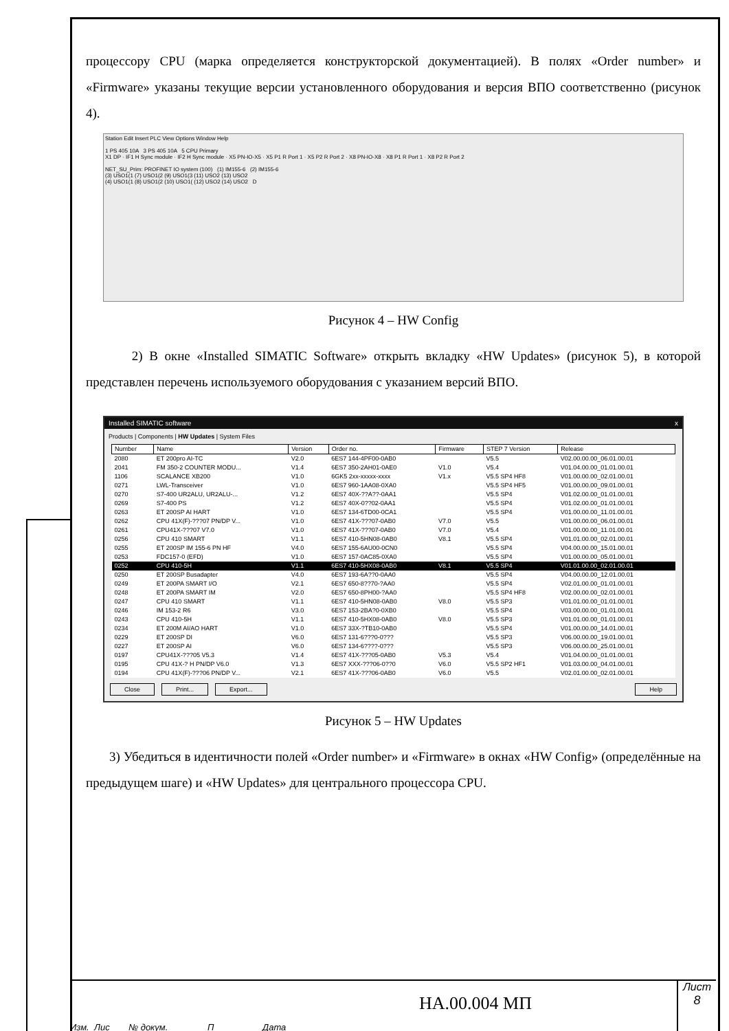процессору CPU (марка определяется конструкторской документацией). В полях «Order number» и «Firmware» указаны текущие версии установленного оборудования и версия ВПО соответственно (рисунок 4).
Station Edit Insert PLC View Options Window Help
1 PS 405 10A 3 PS 405 10A 5 CPU Primary
X1 DP · IF1 H Sync module · IF2 H Sync module · X5 PN-IO-X5 · X5 P1 R Port 1 · X5 P2 R Port 2 · X8 PN-IO-X8 · X8 P1 R Port 1 · X8 P2 R Port 2
NET_SU_Prim: PROFINET IO system (100) (1) IM155-6 (2) IM155-6
(3) USO1(1 (7) USO1(2 (9) USO1(3 (11) USO2 (13) USO2
(4) USO1(1 (8) USO1(2 (10) USO1( (12) USO2 (14) USO2 D
Рисунок 4 – HW Config
2) В окне «Installed SIMATIC Software» открыть вкладку «HW Updates» (рисунок 5), в которой представлен перечень используемого оборудования с указанием версий ВПО.
Installed SIMATIC software x
Products | Components | HW Updates | System Files
| Number | Name | Version | Order no. | Firmware | STEP 7 Version | Release |
| --- | --- | --- | --- | --- | --- | --- |
| 2080 | ET 200pro AI-TC | V2.0 | 6ES7 144-4PF00-0AB0 | | V5.5 | V02.00.00.00_06.01.00.01 |
| 2041 | FM 350-2 COUNTER MODU... | V1.4 | 6ES7 350-2AH01-0AE0 | V1.0 | V5.4 | V01.04.00.00_01.01.00.01 |
| 1106 | SCALANCE XB200 | V1.0 | 6GK5 2xx-xxxxx-xxxx | V1.x | V5.5 SP4 HF8 | V01.00.00.00_02.01.00.01 |
| 0271 | LWL-Transceiver | V1.0 | 6ES7 960-1AA08-0XA0 | | V5.5 SP4 HF5 | V01.00.00.00_09.01.00.01 |
| 0270 | S7-400 UR2ALU, UR2ALU-... | V1.2 | 6ES7 40X-??A??-0AA1 | | V5.5 SP4 | V01.02.00.00_01.01.00.01 |
| 0269 | S7-400 PS | V1.2 | 6ES7 40X-0??02-0AA1 | | V5.5 SP4 | V01.02.00.00_01.01.00.01 |
| 0263 | ET 200SP AI HART | V1.0 | 6ES7 134-6TD00-0CA1 | | V5.5 SP4 | V01.00.00.00_11.01.00.01 |
| 0262 | CPU 41X(F)-???07 PN/DP V... | V1.0 | 6ES7 41X-???07-0AB0 | V7.0 | V5.5 | V01.00.00.00_06.01.00.01 |
| 0261 | CPU41X-???07 V7.0 | V1.0 | 6ES7 41X-???07-0AB0 | V7.0 | V5.4 | V01.00.00.00_11.01.00.01 |
| 0256 | CPU 410 SMART | V1.1 | 6ES7 410-5HN08-0AB0 | V8.1 | V5.5 SP4 | V01.01.00.00_02.01.00.01 |
| 0255 | ET 200SP IM 155-6 PN HF | V4.0 | 6ES7 155-6AU00-0CN0 | | V5.5 SP4 | V04.00.00.00_15.01.00.01 |
| 0253 | FDC157-0 (EFD) | V1.0 | 6ES7 157-0AC85-0XA0 | | V5.5 SP4 | V01.00.00.00_05.01.00.01 |
| 0252 | CPU 410-5H | V1.1 | 6ES7 410-5HX08-0AB0 | V8.1 | V5.5 SP4 | V01.01.00.00_02.01.00.01 |
| 0250 | ET 200SP Busadapter | V4.0 | 6ES7 193-6A??0-0AA0 | | V5.5 SP4 | V04.00.00.00_12.01.00.01 |
| 0249 | ET 200PA SMART I/O | V2.1 | 6ES7 650-8??70-?AA0 | | V5.5 SP4 | V02.01.00.00_01.01.00.01 |
| 0248 | ET 200PA SMART IM | V2.0 | 6ES7 650-8PH00-?AA0 | | V5.5 SP4 HF8 | V02.00.00.00_02.01.00.01 |
| 0247 | CPU 410 SMART | V1.1 | 6ES7 410-5HN08-0AB0 | V8.0 | V5.5 SP3 | V01.01.00.00_01.01.00.01 |
| 0246 | IM 153-2 R6 | V3.0 | 6ES7 153-2BA?0-0XB0 | | V5.5 SP4 | V03.00.00.00_01.01.00.01 |
| 0243 | CPU 410-5H | V1.1 | 6ES7 410-5HX08-0AB0 | V8.0 | V5.5 SP3 | V01.01.00.00_01.01.00.01 |
| 0234 | ET 200M AI/AO HART | V1.0 | 6ES7 33X-?TB10-0AB0 | | V5.5 SP4 | V01.00.00.00_14.01.00.01 |
| 0229 | ET 200SP DI | V6.0 | 6ES7 131-6???0-0??? | | V5.5 SP3 | V06.00.00.00_19.01.00.01 |
| 0227 | ET 200SP AI | V6.0 | 6ES7 134-6????-0??? | | V5.5 SP3 | V06.00.00.00_25.01.00.01 |
| 0197 | CPU41X-???05 V5.3 | V1.4 | 6ES7 41X-???05-0AB0 | V5.3 | V5.4 | V01.04.00.00_01.01.00.01 |
| 0195 | CPU 41X-? H PN/DP V6.0 | V1.3 | 6ES7 XXX-???06-0??0 | V6.0 | V5.5 SP2 HF1 | V01.03.00.00_04.01.00.01 |
| 0194 | CPU 41X(F)-???06 PN/DP V... | V2.1 | 6ES7 41X-???06-0AB0 | V6.0 | V5.5 | V02.01.00.00_02.01.00.01 |
Close Print... Export... Help
Рисунок 5 – HW Updates
3) Убедиться в идентичности полей «Order number» и «Firmware» в окнах «HW Config» (определённые на предыдущем шаге) и «HW Updates» для центрального процессора CPU.
Изм. Лис № докум. П Дата
Лист
8
НА.00.004 МП